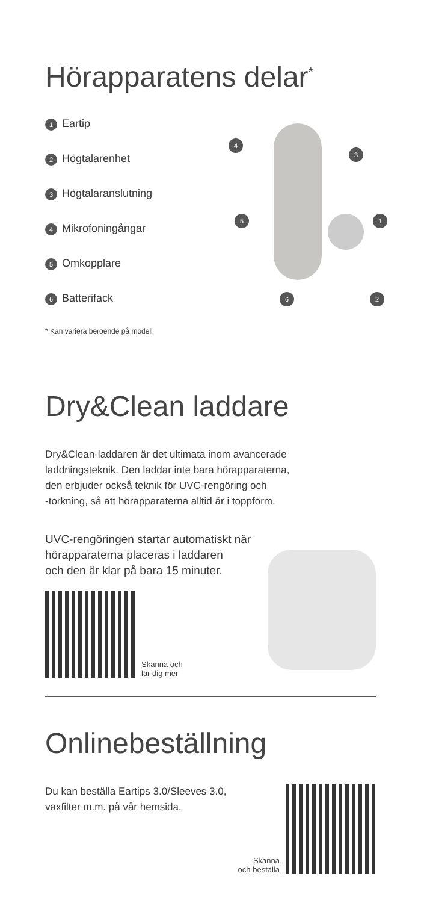Hörapparatens delar<sup>*</sup>
1 Eartip
2 Högtalarenhet
3 Högtalaranslutning
4 Mikrofoningångar
5 Omkopplare
6 Batterifack
4
3
5 1
6 2
* Kan variera beroende på modell
Dry&Clean laddare
Dry&Clean-laddaren är det ultimata inom avancerade
laddningsteknik. Den laddar inte bara hörapparaterna,
den erbjuder också teknik för UVC-rengöring och
-torkning, så att hörapparaterna alltid är i toppform.
UVC-rengöringen startar automatiskt när
hörapparaterna placeras i laddaren
och den är klar på bara 15 minuter.
Skanna och
lär dig mer
Onlinebeställning
Du kan beställa Eartips 3.0/Sleeves 3.0,
vaxfilter m.m. på vår hemsida.
Skanna
och beställa